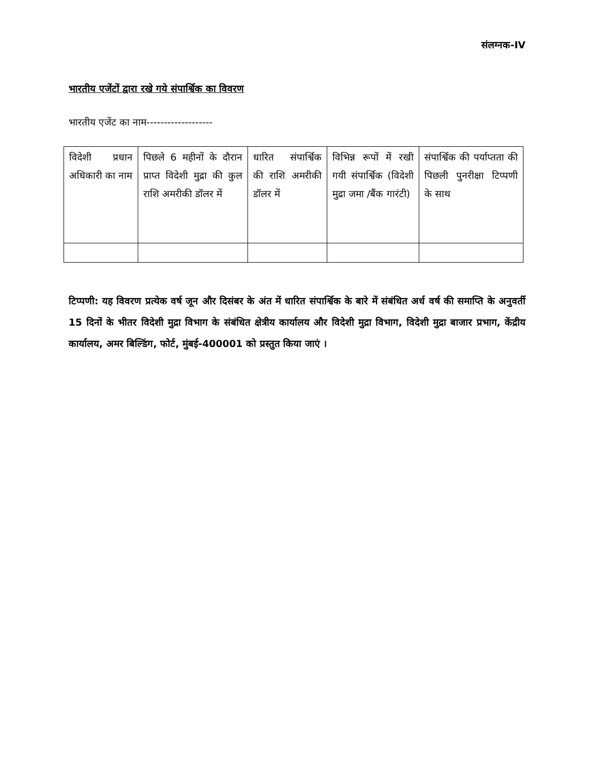संलग्नक-IV
भारतीय एजेंटों द्वारा रखे गये संपार्श्विक का विवरण
भारतीय एजेंट का नाम-------------------
| विदेशी प्रधान अधिकारी का नाम | पिछले 6 महीनों के दौरान प्राप्त विदेशी मुद्रा की कुल राशि अमरीकी डॉलर में | धारित संपार्श्विक की राशि अमरीकी डॉलर में | विभिन्न रूपों में रखी गयी संपार्श्विक (विदेशी मुद्रा जमा /बैंक गारंटी) | संपार्श्विक की पर्याप्तता की पिछली पुनरीक्षा टिप्पणी के साथ |
टिप्पणी: यह विवरण प्रत्येक वर्ष जून और दिसंबर के अंत में धारित संपार्श्विक के बारे में संबंधित अर्ध वर्ष की समाप्ति के अनुवर्ती 15 दिनों के भीतर विदेशी मुद्रा विभाग के संबंधित क्षेत्रीय कार्यालय और विदेशी मुद्रा विभाग, विदेशी मुद्रा बाजार प्रभाग, केंद्रीय कार्यालय, अमर बिल्डिंग, फोर्ट, मुंबई-400001 को प्रस्तुत किया जाएं ।